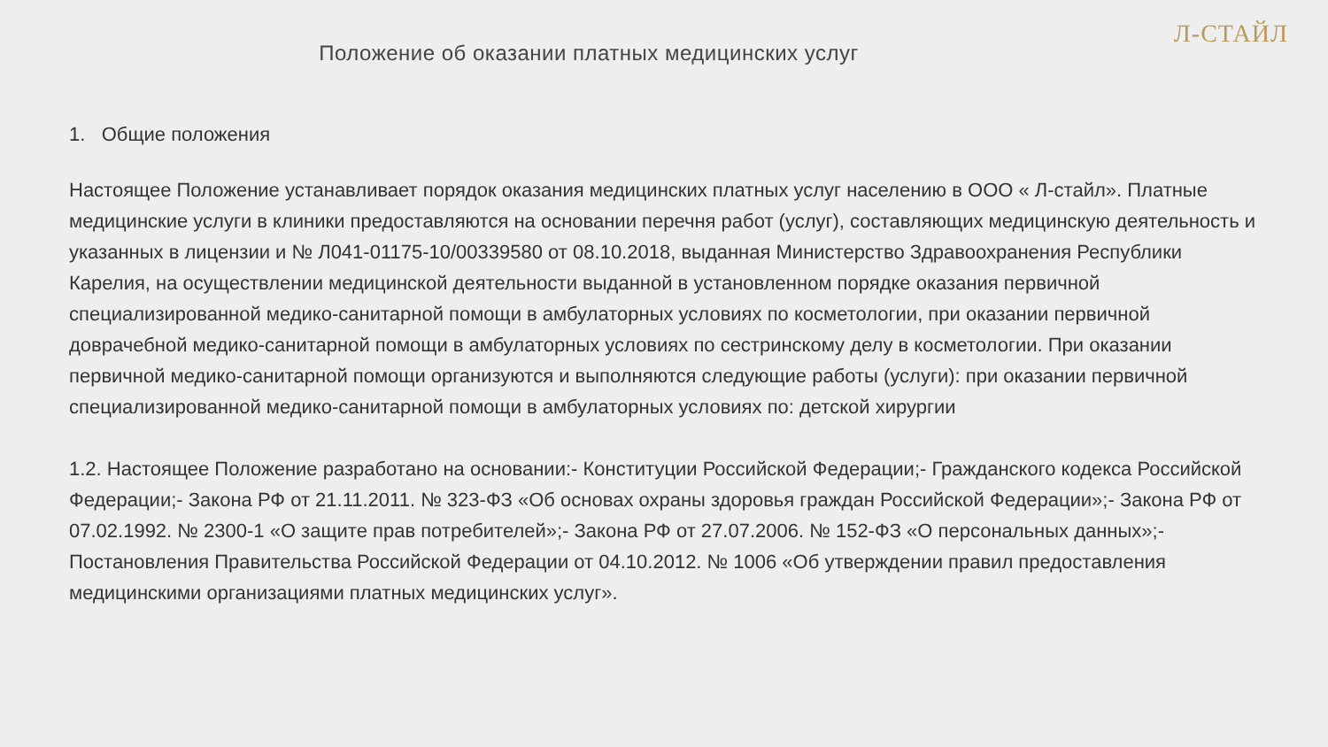Л-СТАЙЛ
Положение об оказании платных медицинских услуг
1. Общие положения
Настоящее Положение устанавливает порядок оказания медицинских платных услуг населению в ООО « Л-стайл». Платные медицинские услуги в клиники предоставляются на основании перечня работ (услуг), составляющих медицинскую деятельность и указанных в лицензии и № Л041-01175-10/00339580 от 08.10.2018, выданная Министерство Здравоохранения Республики Карелия, на осуществлении медицинской деятельности выданной в установленном порядке оказания первичной специализированной медико-санитарной помощи в амбулаторных условиях по косметологии, при оказании первичной доврачебной медико-санитарной помощи в амбулаторных условиях по сестринскому делу в косметологии. При оказании первичной медико-санитарной помощи организуются и выполняются следующие работы (услуги): при оказании первичной специализированной медико-санитарной помощи в амбулаторных условиях по: детской хирургии
1.2. Настоящее Положение разработано на основании:- Конституции Российской Федерации;- Гражданского кодекса Российской Федерации;- Закона РФ от 21.11.2011. № 323-ФЗ «Об основах охраны здоровья граждан Российской Федерации»;- Закона РФ от 07.02.1992. № 2300-1 «О защите прав потребителей»;- Закона РФ от 27.07.2006. № 152-ФЗ «О персональных данных»;- Постановления Правительства Российской Федерации от 04.10.2012. № 1006 «Об утверждении правил предоставления медицинскими организациями платных медицинских услуг».